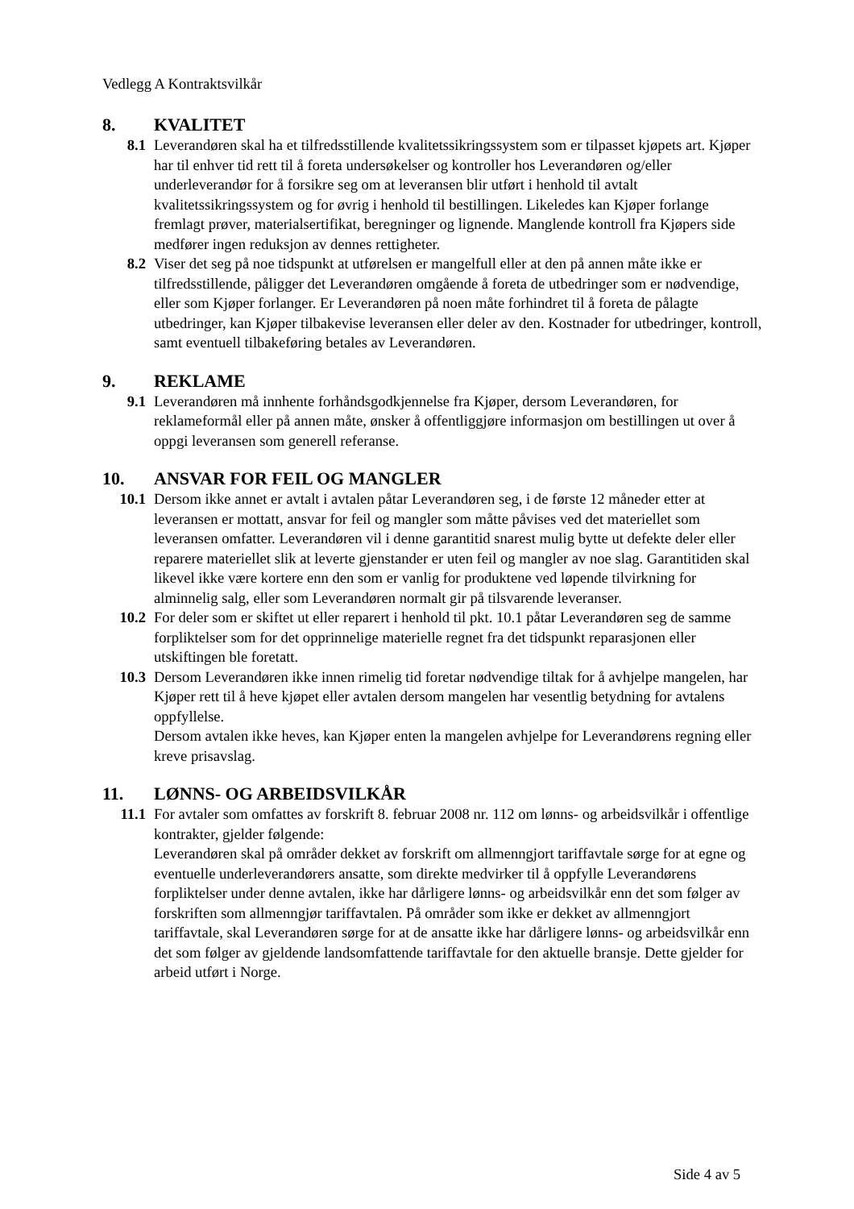Vedlegg A Kontraktsvilkår
8. KVALITET
8.1 Leverandøren skal ha et tilfredsstillende kvalitetssikringssystem som er tilpasset kjøpets art. Kjøper har til enhver tid rett til å foreta undersøkelser og kontroller hos Leverandøren og/eller underleverandør for å forsikre seg om at leveransen blir utført i henhold til avtalt kvalitetssikringssystem og for øvrig i henhold til bestillingen. Likeledes kan Kjøper forlange fremlagt prøver, materialsertifikat, beregninger og lignende. Manglende kontroll fra Kjøpers side medfører ingen reduksjon av dennes rettigheter.
8.2 Viser det seg på noe tidspunkt at utførelsen er mangelfull eller at den på annen måte ikke er tilfredsstillende, påligger det Leverandøren omgående å foreta de utbedringer som er nødvendige, eller som Kjøper forlanger. Er Leverandøren på noen måte forhindret til å foreta de pålagte utbedringer, kan Kjøper tilbakevise leveransen eller deler av den. Kostnader for utbedringer, kontroll, samt eventuell tilbakeføring betales av Leverandøren.
9. REKLAME
9.1 Leverandøren må innhente forhåndsgodkjennelse fra Kjøper, dersom Leverandøren, for reklameformål eller på annen måte, ønsker å offentliggjøre informasjon om bestillingen ut over å oppgi leveransen som generell referanse.
10. ANSVAR FOR FEIL OG MANGLER
10.1 Dersom ikke annet er avtalt i avtalen påtar Leverandøren seg, i de første 12 måneder etter at leveransen er mottatt, ansvar for feil og mangler som måtte påvises ved det materiellet som leveransen omfatter. Leverandøren vil i denne garantitid snarest mulig bytte ut defekte deler eller reparere materiellet slik at leverte gjenstander er uten feil og mangler av noe slag. Garantitiden skal likevel ikke være kortere enn den som er vanlig for produktene ved løpende tilvirkning for alminnelig salg, eller som Leverandøren normalt gir på tilsvarende leveranser.
10.2 For deler som er skiftet ut eller reparert i henhold til pkt. 10.1 påtar Leverandøren seg de samme forpliktelser som for det opprinnelige materielle regnet fra det tidspunkt reparasjonen eller utskiftingen ble foretatt.
10.3 Dersom Leverandøren ikke innen rimelig tid foretar nødvendige tiltak for å avhjelpe mangelen, har Kjøper rett til å heve kjøpet eller avtalen dersom mangelen har vesentlig betydning for avtalens oppfyllelse.
Dersom avtalen ikke heves, kan Kjøper enten la mangelen avhjelpe for Leverandørens regning eller kreve prisavslag.
11. LØNNS- OG ARBEIDSVILKÅR
11.1 For avtaler som omfattes av forskrift 8. februar 2008 nr. 112 om lønns- og arbeidsvilkår i offentlige kontrakter, gjelder følgende:
Leverandøren skal på områder dekket av forskrift om allmenngjort tariffavtale sørge for at egne og eventuelle underleverandørers ansatte, som direkte medvirker til å oppfylle Leverandørens forpliktelser under denne avtalen, ikke har dårligere lønns- og arbeidsvilkår enn det som følger av forskriften som allmenngjør tariffavtalen. På områder som ikke er dekket av allmenngjort tariffavtale, skal Leverandøren sørge for at de ansatte ikke har dårligere lønns- og arbeidsvilkår enn det som følger av gjeldende landsomfattende tariffavtale for den aktuelle bransje. Dette gjelder for arbeid utført i Norge.
Side 4 av 5